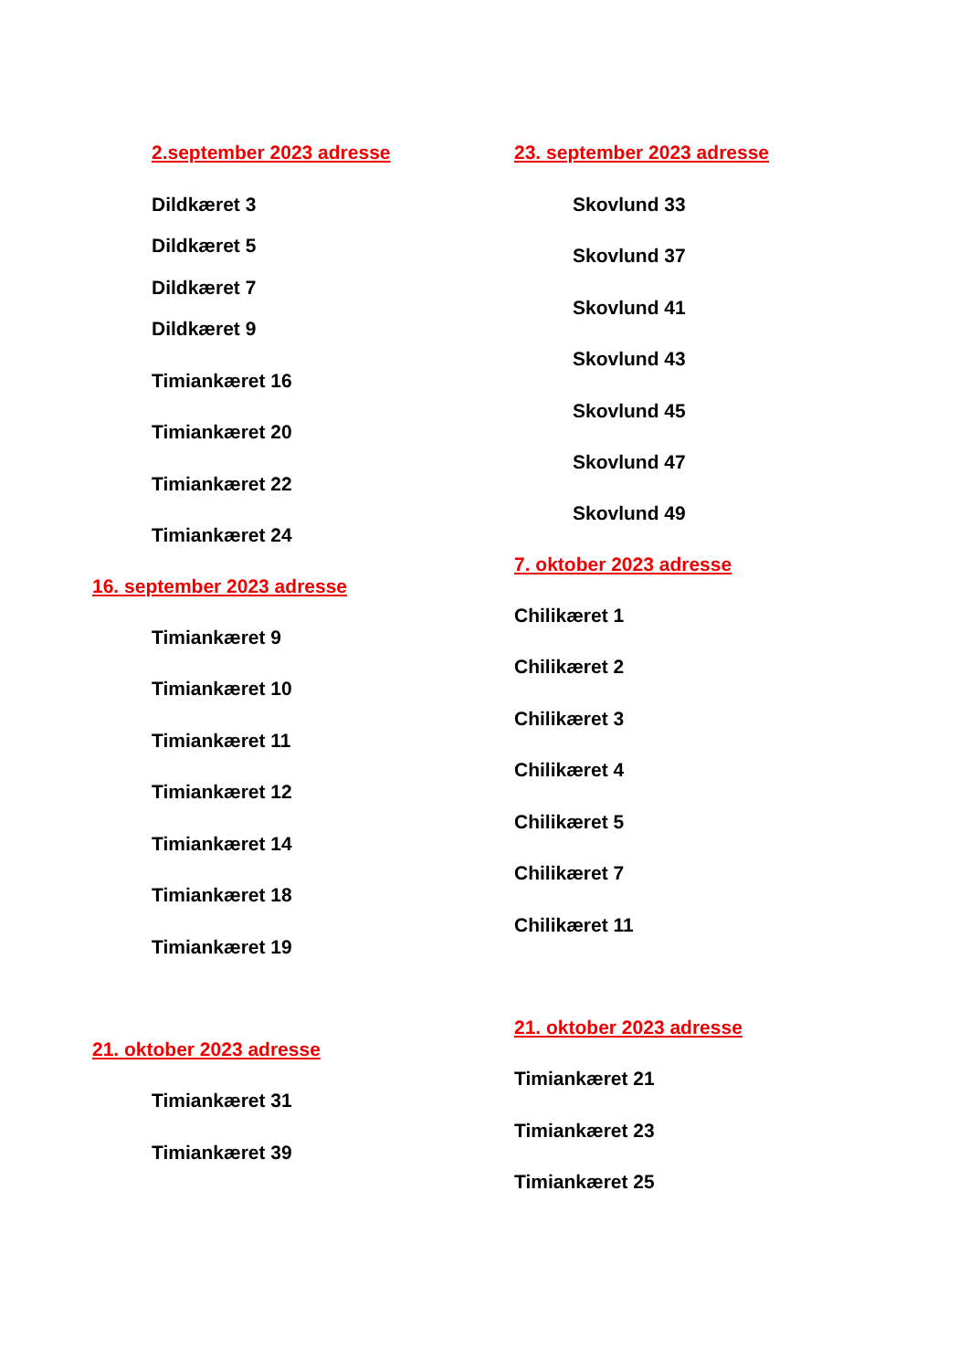2.september 2023 adresse
Dildkæret 3
Dildkæret 5
Dildkæret 7
Dildkæret 9
Timiankæret 16
Timiankæret 20
Timiankæret 22
Timiankæret 24
16. september 2023 adresse
Timiankæret 9
Timiankæret 10
Timiankæret 11
Timiankæret 12
Timiankæret 14
Timiankæret 18
Timiankæret 19
21. oktober 2023 adresse
Timiankæret 31
Timiankæret 39
23. september 2023 adresse
Skovlund 33
Skovlund 37
Skovlund 41
Skovlund 43
Skovlund 45
Skovlund 47
Skovlund 49
7. oktober 2023 adresse
Chilikæret 1
Chilikæret 2
Chilikæret 3
Chilikæret 4
Chilikæret 5
Chilikæret 7
Chilikæret 11
21. oktober 2023 adresse
Timiankæret 21
Timiankæret 23
Timiankæret 25